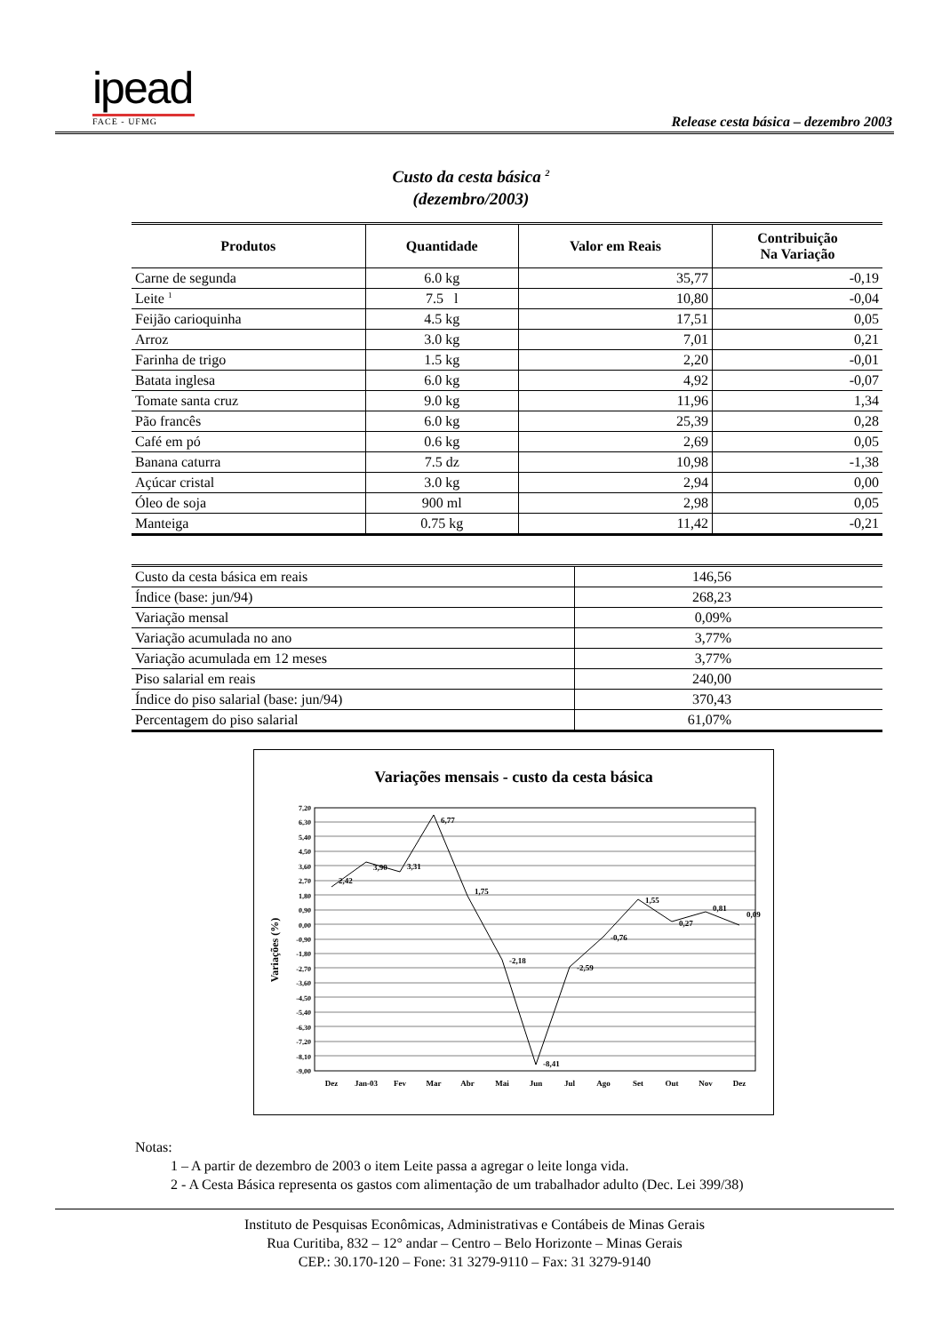ipead
FACE - UFMG
Release cesta básica – dezembro 2003
Custo da cesta básica <sup>2</sup>
(dezembro/2003)
| Produtos | Quantidade | Valor em Reais | Contribuição Na Variação |
| --- | --- | --- | --- |
| Carne de segunda | 6.0 kg | 35,77 | -0,19 |
| Leite <sup>1</sup> | 7.5 l | 10,80 | -0,04 |
| Feijão carioquinha | 4.5 kg | 17,51 | 0,05 |
| Arroz | 3.0 kg | 7,01 | 0,21 |
| Farinha de trigo | 1.5 kg | 2,20 | -0,01 |
| Batata inglesa | 6.0 kg | 4,92 | -0,07 |
| Tomate santa cruz | 9.0 kg | 11,96 | 1,34 |
| Pão francês | 6.0 kg | 25,39 | 0,28 |
| Café em pó | 0.6 kg | 2,69 | 0,05 |
| Banana caturra | 7.5 dz | 10,98 | -1,38 |
| Açúcar cristal | 3.0 kg | 2,94 | 0,00 |
| Óleo de soja | 900 ml | 2,98 | 0,05 |
| Manteiga | 0.75 kg | 11,42 | -0,21 |
| Custo da cesta básica em reais | 146,56 |
| Índice (base: jun/94) | 268,23 |
| Variação mensal | 0,09% |
| Variação acumulada no ano | 3,77% |
| Variação acumulada em 12 meses | 3,77% |
| Piso salarial em reais | 240,00 |
| Índice do piso salarial (base: jun/94) | 370,43 |
| Percentagem do piso salarial | 61,07% |
Variações mensais - custo da cesta básica
Variações (%)
7,20
6,30
5,40
4,50
3,60
2,70
1,80
0,90
0,00
-0,90
-1,80
-2,70
-3,60
-4,50
-5,40
-6,30
-7,20
-8,10
-9,00
2,42
3,90
3,31
6,77
1,75
-2,18
-8,41
-2,59
-0,76
1,55
0,27
0,81
0,09
Dez
Jan-03
Fev
Mar
Abr
Mai
Jun
Jul
Ago
Set
Out
Nov
Dez
Notas:
1 – A partir de dezembro de 2003 o item Leite passa a agregar o leite longa vida.
2 - A Cesta Básica representa os gastos com alimentação de um trabalhador adulto (Dec. Lei 399/38)
Instituto de Pesquisas Econômicas, Administrativas e Contábeis de Minas Gerais
Rua Curitiba, 832 – 12° andar – Centro – Belo Horizonte – Minas Gerais
CEP.: 30.170-120 – Fone: 31 3279-9110 – Fax: 31 3279-9140